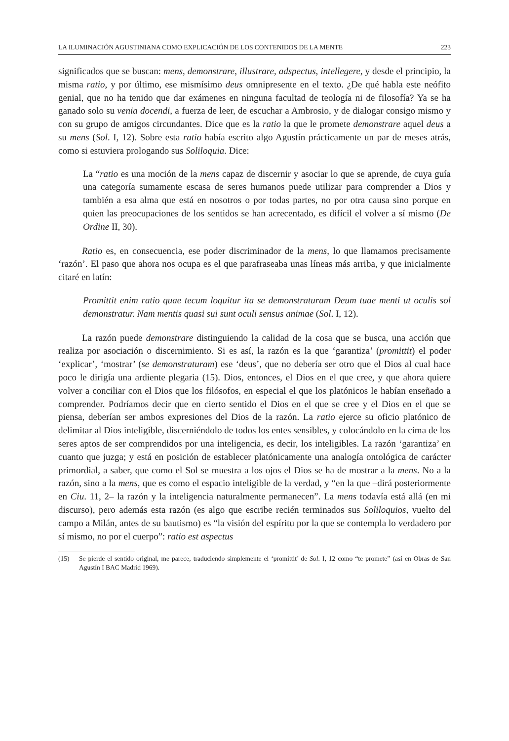LA ILUMINACIÓN AGUSTINIANA COMO EXPLICACIÓN DE LOS CONTENIDOS DE LA MENTE 223
significados que se buscan: mens, demonstrare, illustrare, adspectus, intellegere, y desde el principio, la misma ratio, y por último, ese mismísimo deus omnipresente en el texto. ¿De qué habla este neófito genial, que no ha tenido que dar exámenes en ninguna facultad de teología ni de filosofía? Ya se ha ganado solo su venia docendi, a fuerza de leer, de escuchar a Ambrosio, y de dialogar consigo mismo y con su grupo de amigos circundantes. Dice que es la ratio la que le promete demonstrare aquel deus a su mens (Sol. I, 12). Sobre esta ratio había escrito algo Agustín prácticamente un par de meses atrás, como si estuviera prologando sus Soliloquia. Dice:
La “ratio es una moción de la mens capaz de discernir y asociar lo que se aprende, de cuya guía una categoría sumamente escasa de seres humanos puede utilizar para comprender a Dios y también a esa alma que está en nosotros o por todas partes, no por otra causa sino porque en quien las preocupaciones de los sentidos se han acrecentado, es difícil el volver a sí mismo (De Ordine II, 30).
Ratio es, en consecuencia, ese poder discriminador de la mens, lo que llamamos precisamente ‘razón’. El paso que ahora nos ocupa es el que parafraseaba unas líneas más arriba, y que inicialmente citaré en latín:
Promittit enim ratio quae tecum loquitur ita se demonstraturam Deum tuae menti ut oculis sol demonstratur. Nam mentis quasi sui sunt oculi sensus animae (Sol. I, 12).
La razón puede demonstrare distinguiendo la calidad de la cosa que se busca, una acción que realiza por asociación o discernimiento. Si es así, la razón es la que ‘garantiza’ (promittit) el poder ‘explicar’, ‘mostrar’ (se demonstraturam) ese ‘deus’, que no debería ser otro que el Dios al cual hace poco le dirigía una ardiente plegaria (15). Dios, entonces, el Dios en el que cree, y que ahora quiere volver a conciliar con el Dios que los filósofos, en especial el que los platónicos le habían enseñado a comprender. Podríamos decir que en cierto sentido el Dios en el que se cree y el Dios en el que se piensa, deberían ser ambos expresiones del Dios de la razón. La ratio ejerce su oficio platónico de delimitar al Dios inteligible, discerniéndolo de todos los entes sensibles, y colocándolo en la cima de los seres aptos de ser comprendidos por una inteligencia, es decir, los inteligibles. La razón ‘garantiza’ en cuanto que juzga; y está en posición de establecer platónicamente una analogía ontológica de carácter primordial, a saber, que como el Sol se muestra a los ojos el Dios se ha de mostrar a la mens. No a la razón, sino a la mens, que es como el espacio inteligible de la verdad, y “en la que –dirá posteriormente en Ciu. 11, 2– la razón y la inteligencia naturalmente permanecen”. La mens todavía está allá (en mi discurso), pero además esta razón (es algo que escribe recién terminados sus Soliloquios, vuelto del campo a Milán, antes de su bautismo) es “la visión del espíritu por la que se contempla lo verdadero por sí mismo, no por el cuerpo”: ratio est aspectus
(15) Se pierde el sentido original, me parece, traduciendo simplemente el ‘promittit’ de Sol. I, 12 como “te promete” (así en Obras de San Agustín I BAC Madrid 1969).